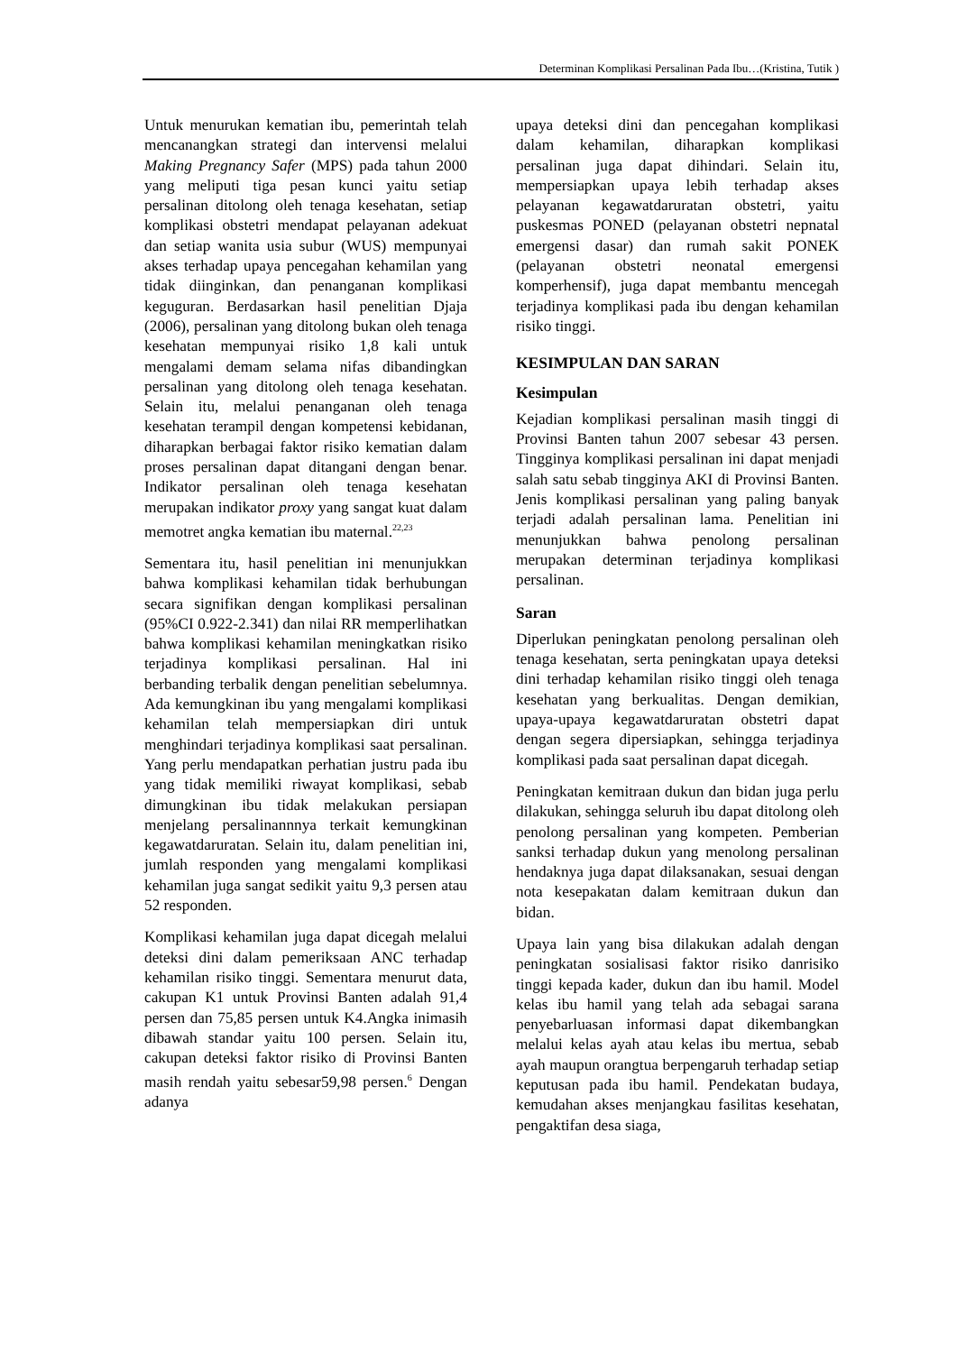Determinan Komplikasi Persalinan Pada Ibu…(Kristina, Tutik )
Untuk menurukan kematian ibu, pemerintah telah mencanangkan strategi dan intervensi melalui Making Pregnancy Safer (MPS) pada tahun 2000 yang meliputi tiga pesan kunci yaitu setiap persalinan ditolong oleh tenaga kesehatan, setiap komplikasi obstetri mendapat pelayanan adekuat dan setiap wanita usia subur (WUS) mempunyai akses terhadap upaya pencegahan kehamilan yang tidak diinginkan, dan penanganan komplikasi keguguran. Berdasarkan hasil penelitian Djaja (2006), persalinan yang ditolong bukan oleh tenaga kesehatan mempunyai risiko 1,8 kali untuk mengalami demam selama nifas dibandingkan persalinan yang ditolong oleh tenaga kesehatan. Selain itu, melalui penanganan oleh tenaga kesehatan terampil dengan kompetensi kebidanan, diharapkan berbagai faktor risiko kematian dalam proses persalinan dapat ditangani dengan benar. Indikator persalinan oleh tenaga kesehatan merupakan indikator proxy yang sangat kuat dalam memotret angka kematian ibu maternal.<sup>22,23</sup>
Sementara itu, hasil penelitian ini menunjukkan bahwa komplikasi kehamilan tidak berhubungan secara signifikan dengan komplikasi persalinan (95%CI 0.922-2.341) dan nilai RR memperlihatkan bahwa komplikasi kehamilan meningkatkan risiko terjadinya komplikasi persalinan. Hal ini berbanding terbalik dengan penelitian sebelumnya. Ada kemungkinan ibu yang mengalami komplikasi kehamilan telah mempersiapkan diri untuk menghindari terjadinya komplikasi saat persalinan. Yang perlu mendapatkan perhatian justru pada ibu yang tidak memiliki riwayat komplikasi, sebab dimungkinan ibu tidak melakukan persiapan menjelang persalinannnya terkait kemungkinan kegawatdaruratan. Selain itu, dalam penelitian ini, jumlah responden yang mengalami komplikasi kehamilan juga sangat sedikit yaitu 9,3 persen atau 52 responden.
Komplikasi kehamilan juga dapat dicegah melalui deteksi dini dalam pemeriksaan ANC terhadap kehamilan risiko tinggi. Sementara menurut data, cakupan K1 untuk Provinsi Banten adalah 91,4 persen dan 75,85 persen untuk K4.Angka inimasih dibawah standar yaitu 100 persen. Selain itu, cakupan deteksi faktor risiko di Provinsi Banten masih rendah yaitu sebesar59,98 persen.<sup>6</sup> Dengan adanya
upaya deteksi dini dan pencegahan komplikasi dalam kehamilan, diharapkan komplikasi persalinan juga dapat dihindari. Selain itu, mempersiapkan upaya lebih terhadap akses pelayanan kegawatdaruratan obstetri, yaitu puskesmas PONED (pelayanan obstetri nepnatal emergensi dasar) dan rumah sakit PONEK (pelayanan obstetri neonatal emergensi komperhensif), juga dapat membantu mencegah terjadinya komplikasi pada ibu dengan kehamilan risiko tinggi.
KESIMPULAN DAN SARAN
Kesimpulan
Kejadian komplikasi persalinan masih tinggi di Provinsi Banten tahun 2007 sebesar 43 persen. Tingginya komplikasi persalinan ini dapat menjadi salah satu sebab tingginya AKI di Provinsi Banten. Jenis komplikasi persalinan yang paling banyak terjadi adalah persalinan lama. Penelitian ini menunjukkan bahwa penolong persalinan merupakan determinan terjadinya komplikasi persalinan.
Saran
Diperlukan peningkatan penolong persalinan oleh tenaga kesehatan, serta peningkatan upaya deteksi dini terhadap kehamilan risiko tinggi oleh tenaga kesehatan yang berkualitas. Dengan demikian, upaya-upaya kegawatdaruratan obstetri dapat dengan segera dipersiapkan, sehingga terjadinya komplikasi pada saat persalinan dapat dicegah.
Peningkatan kemitraan dukun dan bidan juga perlu dilakukan, sehingga seluruh ibu dapat ditolong oleh penolong persalinan yang kompeten. Pemberian sanksi terhadap dukun yang menolong persalinan hendaknya juga dapat dilaksanakan, sesuai dengan nota kesepakatan dalam kemitraan dukun dan bidan.
Upaya lain yang bisa dilakukan adalah dengan peningkatan sosialisasi faktor risiko danrisiko tinggi kepada kader, dukun dan ibu hamil. Model kelas ibu hamil yang telah ada sebagai sarana penyebarluasan informasi dapat dikembangkan melalui kelas ayah atau kelas ibu mertua, sebab ayah maupun orangtua berpengaruh terhadap setiap keputusan pada ibu hamil. Pendekatan budaya, kemudahan akses menjangkau fasilitas kesehatan, pengaktifan desa siaga,